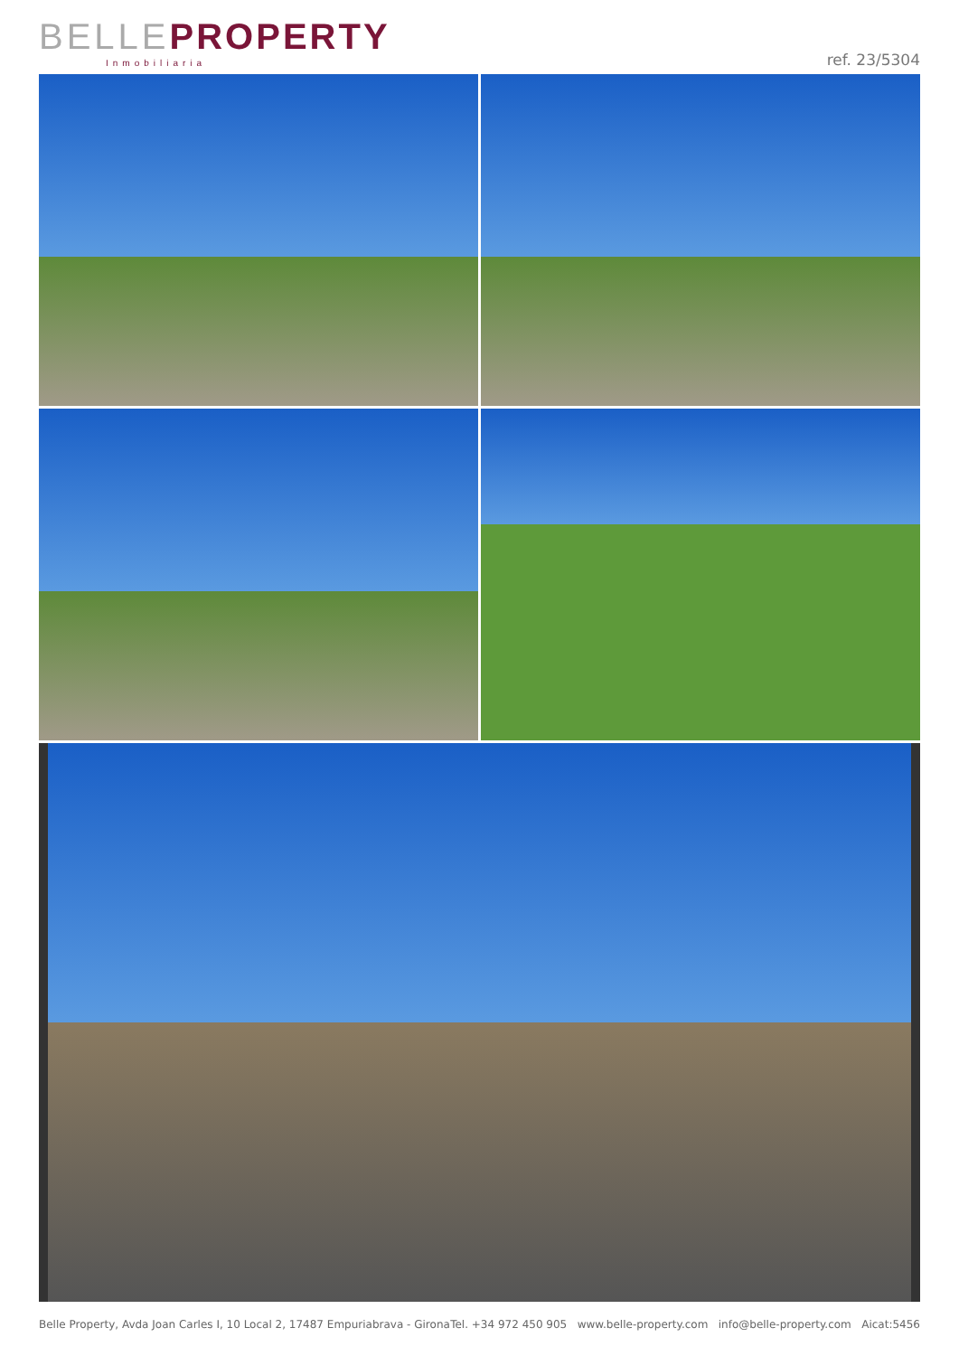BELLE PROPERTY
Inmobiliaria
ref. 23/5304
Belle Property, Avda Joan Carles I, 10 Local 2, 17487 Empuriabrava - Girona Tel. +34 972 450 905 www.belle-property.com info@belle-property.com Aicat:5456